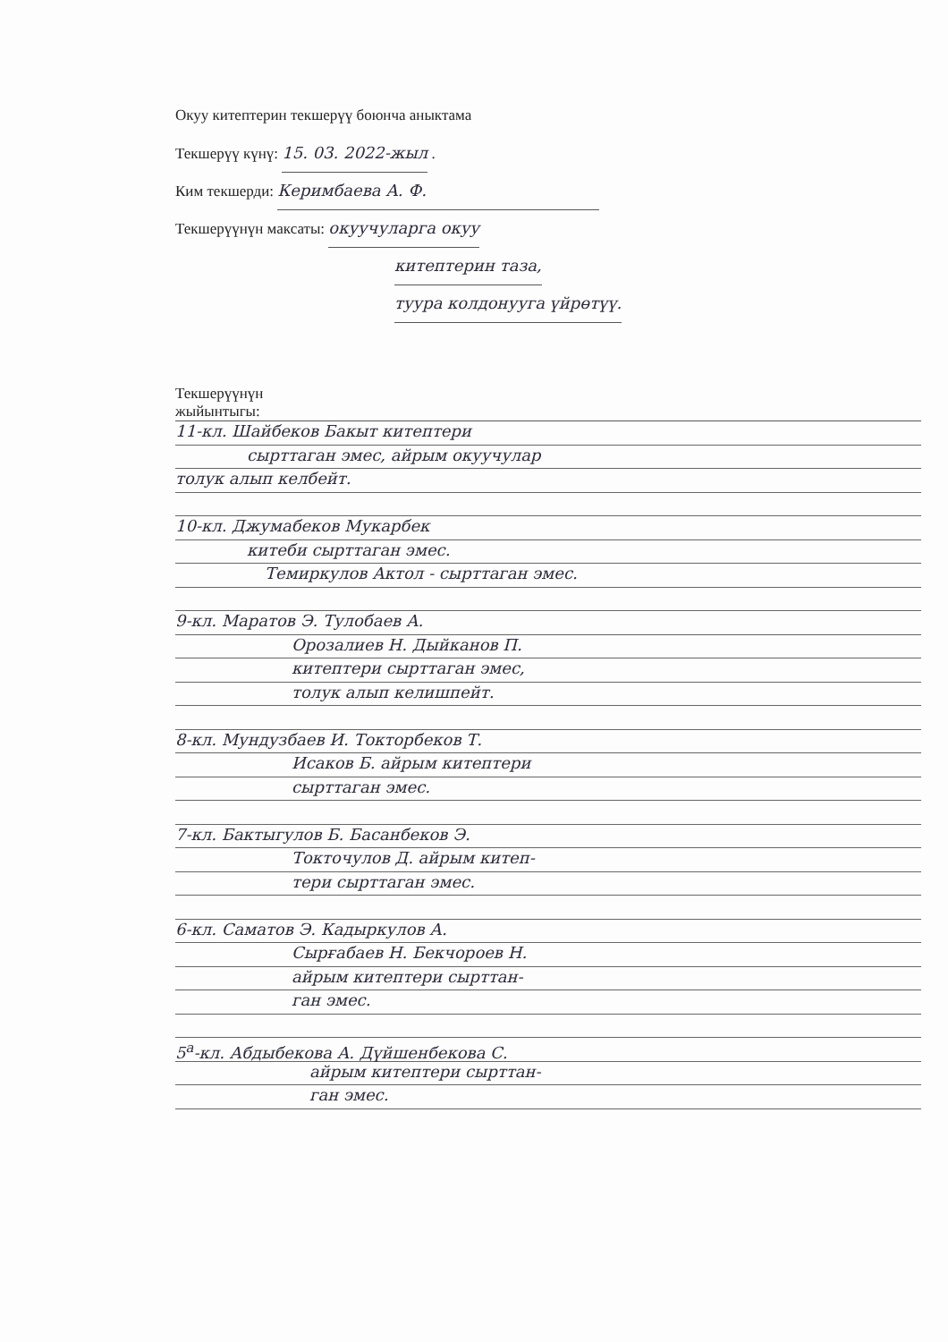Окуу китептерин текшерүү боюнча аныктама
Текшерүү күнү: 15. 03. 2022-жыл .
Ким текшерди: Керимбаева А. Ф.
Текшерүүнүн максаты: окуучуларга окуу
китептерин таза,
туура колдонууга үйрөтүү.
Текшерүүнүн
жыйынтыгы:
11-кл. Шайбеков Бакыт китептери
сырттаган эмес, айрым окуучулар
толук алып келбейт.
10-кл. Джумабеков Мукарбек
китеби сырттаган эмес.
Темиркулов Актол - сырттаган эмес.
9-кл. Маратов Э. Тулобаев А.
Орозалиев Н. Дыйканов П.
китептери сырттаган эмес,
толук алып келишпейт.
8-кл. Мундузбаев И. Токторбеков Т.
Исаков Б. айрым китептери
сырттаган эмес.
7-кл. Бактыгулов Б. Басанбеков Э.
Токточулов Д. айрым китеп-
тери сырттаган эмес.
6-кл. Саматов Э. Кадыркулов А.
Сырғабаев Н. Бекчороев Н.
айрым китептери сырттан-
ган эмес.
5<sup>а</sup>-кл. Абдыбекова А. Дүйшенбекова С.
айрым китептери сырттан-
ган эмес.